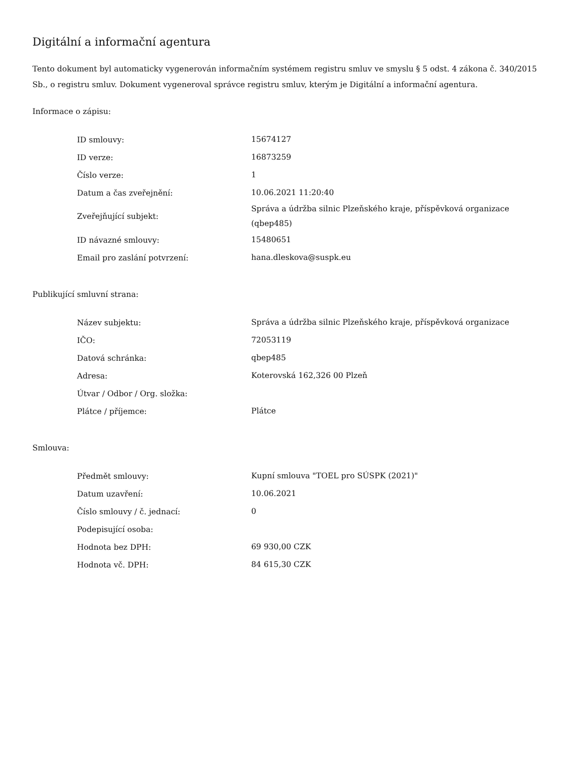Digitální a informační agentura
Tento dokument byl automaticky vygenerován informačním systémem registru smluv ve smyslu § 5 odst. 4 zákona č. 340/2015 Sb., o registru smluv. Dokument vygeneroval správce registru smluv, kterým je Digitální a informační agentura.
Informace o zápisu:
| ID smlouvy: | 15674127 |
| ID verze: | 16873259 |
| Číslo verze: | 1 |
| Datum a čas zveřejnění: | 10.06.2021 11:20:40 |
| Zveřejňující subjekt: | Správa a údržba silnic Plzeňského kraje, příspěvková organizace (qbep485) |
| ID návazné smlouvy: | 15480651 |
| Email pro zaslání potvrzení: | hana.dleskova@suspk.eu |
Publikující smluvní strana:
| Název subjektu: | Správa a údržba silnic Plzeňského kraje, příspěvková organizace |
| IČO: | 72053119 |
| Datová schránka: | qbep485 |
| Adresa: | Koterovská 162,326 00 Plzeň |
| Útvar / Odbor / Org. složka: | |
| Plátce / příjemce: | Plátce |
Smlouva:
| Předmět smlouvy: | Kupní smlouva "TOEL pro SÚSPK (2021)" |
| Datum uzavření: | 10.06.2021 |
| Číslo smlouvy / č. jednací: | 0 |
| Podepisující osoba: | |
| Hodnota bez DPH: | 69 930,00 CZK |
| Hodnota vč. DPH: | 84 615,30 CZK |